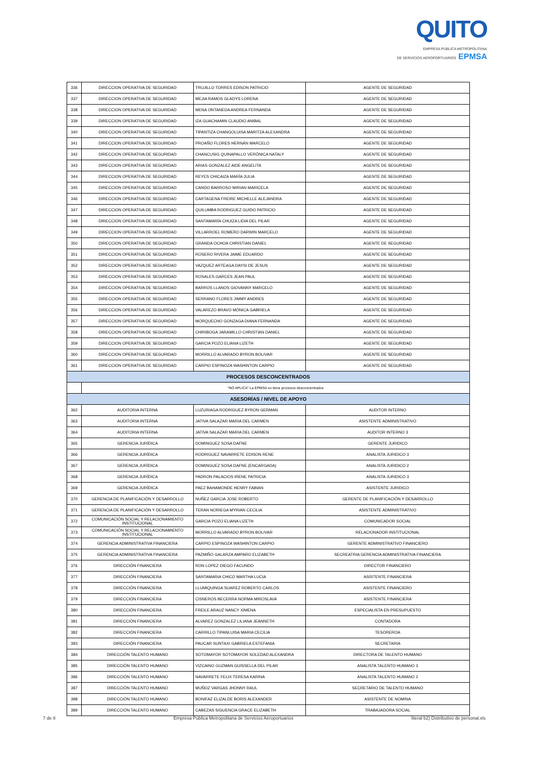QUITO
EMPRESA PÚBLICA METROPOLITANA
DE SERVICIOS AEROPORTUARIOS EPMSA
| 336 | DIRECCION OPERATIVA DE SEGURIDAD | TRUJILLO TORRES EDISON PATRICIO | AGENTE DE SEGURIDAD |
| 337 | DIRECCION OPERATIVA DE SEGURIDAD | MEJIA RAMOS GLADYS LORENA | AGENTE DE SEGURIDAD |
| 338 | DIRECCION OPERATIVA DE SEGURIDAD | MENA ONTANEDA ANDREA FERNANDA | AGENTE DE SEGURIDAD |
| 339 | DIRECCION OPERATIVA DE SEGURIDAD | IZA GUACHAMIN CLAUDIO ANIBAL | AGENTE DE SEGURIDAD |
| 340 | DIRECCION OPERATIVA DE SEGURIDAD | TIPANTIZA CHANGOLUISA MARITZA ALEXANDRA | AGENTE DE SEGURIDAD |
| 341 | DIRECCION OPERATIVA DE SEGURIDAD | PROAÑO FLORES HERNÁN MARCELO | AGENTE DE SEGURIDAD |
| 342 | DIRECCION OPERATIVA DE SEGURIDAD | CHANCUSIG QUINAPALLO VERÓNICA NATALY | AGENTE DE SEGURIDAD |
| 343 | DIRECCION OPERATIVA DE SEGURIDAD | ARIAS GONZALEZ AIDE ANGELITA | AGENTE DE SEGURIDAD |
| 344 | DIRECCION OPERATIVA DE SEGURIDAD | REYES CHICAIZA MARÍA JULIA | AGENTE DE SEGURIDAD |
| 345 | DIRECCION OPERATIVA DE SEGURIDAD | CANDO BARROSO MIRIAN MARICELA | AGENTE DE SEGURIDAD |
| 346 | DIRECCION OPERATIVA DE SEGURIDAD | CARTAGENA FREIRE MICHELLE ALEJANDRA | AGENTE DE SEGURIDAD |
| 347 | DIRECCION OPERATIVA DE SEGURIDAD | QUILUMBA RODRIGUEZ GUIDO PATRICIO | AGENTE DE SEGURIDAD |
| 348 | DIRECCION OPERATIVA DE SEGURIDAD | SANTAMARÍA CHUIZA LIDIA DEL PILAR | AGENTE DE SEGURIDAD |
| 349 | DIRECCION OPERATIVA DE SEGURIDAD | VILLARROEL ROMERO DARWIN MARCELO | AGENTE DE SEGURIDAD |
| 350 | DIRECCION OPERATIVA DE SEGURIDAD | GRANDA OCHOA CHRISTIAN DANIEL | AGENTE DE SEGURIDAD |
| 351 | DIRECCION OPERATIVA DE SEGURIDAD | ROSERO RIVERA JAIME EDUARDO | AGENTE DE SEGURIDAD |
| 352 | DIRECCION OPERATIVA DE SEGURIDAD | VAZQUEZ ARTEAGA DAYSI DE JESUS | AGENTE DE SEGURIDAD |
| 353 | DIRECCION OPERATIVA DE SEGURIDAD | ROSALES GARCES JEAN PAUL | AGENTE DE SEGURIDAD |
| 354 | DIRECCION OPERATIVA DE SEGURIDAD | BARROS LLANOS GIOVANNY MARCELO | AGENTE DE SEGURIDAD |
| 355 | DIRECCION OPERATIVA DE SEGURIDAD | SERRANO FLORES JIMMY ANDRES | AGENTE DE SEGURIDAD |
| 356 | DIRECCION OPERATIVA DE SEGURIDAD | VALAREZO BRAVO MÓNICA GABRIELA | AGENTE DE SEGURIDAD |
| 357 | DIRECCION OPERATIVA DE SEGURIDAD | MORQUECHO GONZAGA DIANA FERNANDA | AGENTE DE SEGURIDAD |
| 358 | DIRECCION OPERATIVA DE SEGURIDAD | CHIRIBOGA JARAMILLO CHRISTIAN DANIEL | AGENTE DE SEGURIDAD |
| 359 | DIRECCION OPERATIVA DE SEGURIDAD | GARCIA POZO ELIANA LIZETH | AGENTE DE SEGURIDAD |
| 360 | DIRECCION OPERATIVA DE SEGURIDAD | MORRILLO ALVARADO BYRON BOLIVAR | AGENTE DE SEGURIDAD |
| 361 | DIRECCION OPERATIVA DE SEGURIDAD | CARPIO ESPINOZA WASHINTON CARPIO | AGENTE DE SEGURIDAD |
| PROCESOS DESCONCENTRADOS | | | |
| | "NO APLICA" La EPMSA no tiene procesos desconcentrados | | |
| ASESORÍAS / NIVEL DE APOYO | | | |
| 362 | AUDITORIA INTERNA | LUZURIAGA RODRIGUEZ BYRON GERMAN | AUDITOR INTERNO |
| 363 | AUDITORIA INTERNA | JATIVA SALAZAR MARIA DEL CARMEN | ASISTENTE ADMINISTRATIVO |
| 364 | AUDITORIA INTERNA | JATIVA SALAZAR MARIA DEL CARMEN | AUDITOR INTERNO 3 |
| 365 | GERENCIA JURÍDICA | DOMINGUEZ SOSA DAFNE | GERENTE JURIDICO |
| 366 | GERENCIA JURÍDICA | RODRIGUEZ NAVARRETE EDISON RENE | ANALISTA JURIDICO 3 |
| 367 | GERENCIA JURÍDICA | DOMINGUEZ SOSA DAFNE (ENCARGADA) | ANALISTA JURIDICO 2 |
| 368 | GERENCIA JURÍDICA | PADRON PALACIOS IRENE PATRICIA | ANALISTA JURIDICO 3 |
| 369 | GERENCIA JURÍDICA | PAEZ BAHAMONDE HENRY FABIAN | ASISTENTE JURIDICO |
| 370 | GERENCIA DE PLANIFICACIÓN Y DESARROLLO | NUÑEZ GARCIA JOSE ROBERTO | GERENTE DE PLANIFICACIÓN Y DESARROLLO |
| 371 | GERENCIA DE PLANIFICACIÓN Y DESARROLLO | TERAN NORIEGA MYRIAN CECILIA | ASISTENTE ADMINISTRATIVO |
| 372 | COMUNICACIÓN SOCIAL Y RELACIONAMIENTO INSTITUCIONAL | GARCIA POZO ELIANA LIZETH | COMUNICADOR SOCIAL |
| 373 | COMUNICACIÓN SOCIAL Y RELACIONAMIENTO INSTITUCIONAL | MORRILLO ALVARADO BYRON BOLIVAR | RELACIONADOR INSTITUCIONAL |
| 374 | GERENCIA ADMINISTRATIVA FINANCIERA | CARPIO ESPINOZA WASHINTON CARPIO | GERENTE ADMINISTRATIVO FINANCIERO |
| 375 | GERENCIA ADMINISTRATIVA FINANCIERA | PAZMIÑO GALARZA AMPARO ELIZABETH | SECREATRIA GERENCIA ADMINISTRATIVA FINANCIERA |
| 376 | DIRECCIÓN FINANCIERA | RON LOPEZ DIEGO FACUNDO | DIRECTOR FINANCIERO |
| 377 | DIRECCIÓN FINANCIERA | SANTAMARIA CHICO MARTHA LUCIA | ASISTENTE FINANCIERA |
| 378 | DIRECCIÓN FINANCIERA | LLUMIQUINGA SUAREZ ROBERTO CARLOS | ASISTENTE FINANCIERO |
| 379 | DIRECCIÓN FINANCIERA | CISNEROS BECERRA NORMA MIROSLAVA | ASISTENTE FINANCIERA |
| 380 | DIRECCIÓN FINANCIERA | FREILE ARAUZ NANCY XIMENA | ESPECIALISTA EN PRESUPUESTO |
| 381 | DIRECCIÓN FINANCIERA | ALVAREZ GONZALEZ LILIANA JEANNETH | CONTADORA |
| 382 | DIRECCIÓN FINANCIERA | CARRILLO TIPANLUISA MARIA CECILIA | TESOREROA |
| 383 | DIRECCIÓN FINANCIERA | PAUCAR SUNTAXI GABRIELA ESTEFANIA | SECRETARIA |
| 384 | DIRECCIÓN TALENTO HUMANO | SOTOMAYOR SOTOMAYOR SOLEDAD ALEXANDRA | DIRECTORA DE TALENTO HUMANO |
| 385 | DIRECCIÓN TALENTO HUMANO | VIZCAINO GUZMAN GUISSELLA DEL PILAR | ANALISTA TALENTO HUMANO 3 |
| 386 | DIRECCIÓN TALENTO HUMANO | NAVARRETE FELIX TERESA KARINA | ANALISTA TALENTO HUMANO 2 |
| 387 | DIRECCIÓN TALENTO HUMANO | MUÑOZ VARGAS JHONNY RAUL | SECRETARIO DE TALENTO HUMANO |
| 388 | DIRECCIÓN TALENTO HUMANO | BONIFAZ ELIZALDE BORIS ALEXANDER | ASISTENTE DE NOMINA |
| 389 | DIRECCIÓN TALENTO HUMANO | CABEZAS SIGUENCIA GRACE ELIZABETH | TRABAJADORA SOCIAL |
7 de 8 Empresa Pública Metropolitana de Servicios Aeroportuarios literal b2) Distributivo de personal.xls